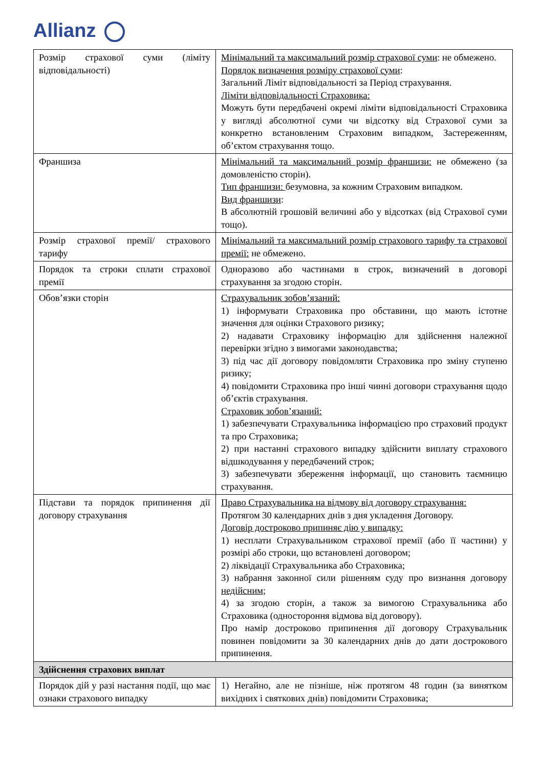Allianz
| Розмір страхової суми (ліміту відповідальності) | Мінімальний та максимальний розмір страхової суми : не обмежено. Порядок визначення розміру страхової суми : Загальний Ліміт відповідальності за Період страхування. Ліміти відповідальності Страховика: Можуть бути передбачені окремі ліміти відповідальності Страховика у вигляді абсолютної суми чи відсотку від Страхової суми за конкретно встановленим Страховим випадком, Застереженням, об’єктом страхування тощо. |
| Франшиза | Мінімальний та максимальний розмір франшизи: не обмежено (за домовленістю сторін). Тип франшизи: безумовна, за кожним Страховим випадком. Вид франшизи : В абсолютній грошовій величині або у відсотках (від Страхової суми тощо). |
| Розмір страхової премії/ страхового тарифу | Мінімальний та максимальний розмір страхового тарифу та страхової премії: не обмежено. |
| Порядок та строки сплати страхової премії | Одноразово або частинами в строк, визначений в договорі страхування за згодою сторін. |
| Обов’язки сторін | Страхувальник зобов’язаний: 1) інформувати Страховика про обставини, що мають істотне значення для оцінки Страхового ризику; 2) надавати Страховику інформацію для здійснення належної перевірки згідно з вимогами законодавства; 3) під час дії договору повідомляти Страховика про зміну ступеню ризику; 4) повідомити Страховика про інші чинні договори страхування щодо об’єктів страхування. Страховик зобов’язаний: 1) забезпечувати Страхувальника інформацією про страховий продукт та про Страховика; 2) при настанні страхового випадку здійснити виплату страхового відшкодування у передбачений строк; 3) забезпечувати збереження інформації, що становить таємницю страхування. |
| Підстави та порядок припинення дії договору страхування | Право Страхувальника на відмову від договору страхування: Протягом 30 календарних днів з дня укладення Договору. Договір достроково припиняє дію у випадку: 1) несплати Страхувальником страхової премії (або її частини) у розмірі або строки, що встановлені договором; 2) ліквідації Страхувальника або Страховика; 3) набрання законної сили рішенням суду про визнання договору недійсним; 4) за згодою сторін, а також за вимогою Страхувальника або Страховика (одностороння відмова від договору). Про намір достроково припинення дії договору Страхувальник повинен повідомити за 30 календарних днів до дати дострокового припинення. |
| Здійснення страхових виплат | |
| Порядок дій у разі настання події, що має ознаки страхового випадку | 1) Негайно, але не пізніше, ніж протягом 48 годин (за винятком вихідних і святкових днів) повідомити Страховика; |